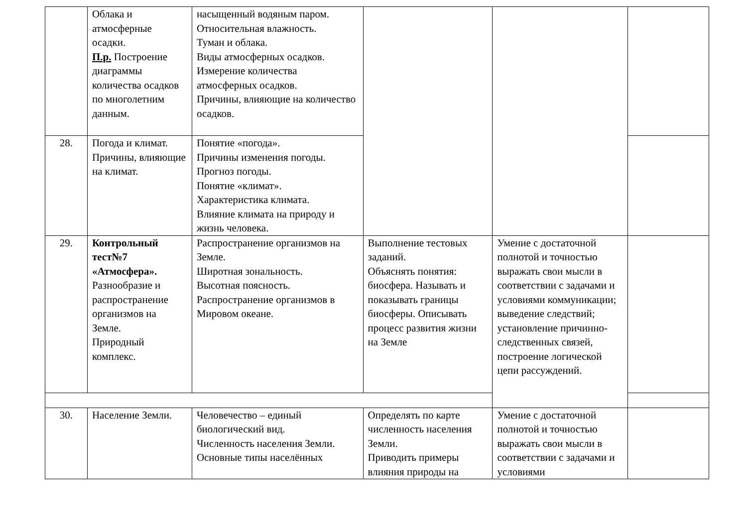| | Облака и атмосферные осадки. П.р. Построение диаграммы количества осадков по многолетним данным. | насыщенный водяным паром. Относительная влажность. Туман и облака. Виды атмосферных осадков. Измерение количества атмосферных осадков. Причины, влияющие на количество осадков. | | | |
| 28. | Погода и климат. Причины, влияющие на климат. | Понятие «погода». Причины изменения погоды. Прогноз погоды. Понятие «климат». Характеристика климата. Влияние климата на природу и жизнь человека. | | | |
| 29. | Контрольный тест№7 «Атмосфера». Разнообразие и распространение организмов на Земле. Природный комплекс. | Распространение организмов на Земле. Широтная зональность. Высотная поясность. Распространение организмов в Мировом океане. | Выполнение тестовых заданий. Объяснять понятия: биосфера. Называть и показывать границы биосферы. Описывать процесс развития жизни на Земле | Умение с достаточной полнотой и точностью выражать свои мысли в соответствии с задачами и условиями коммуникации; выведение следствий; установление причинно-следственных связей, построение логической цепи рассуждений. | |
| 30. | Население Земли. | Человечество – единый биологический вид. Численность населения Земли. Основные типы населённых | Определять по карте численность населения Земли. Приводить примеры влияния природы на | Умение с достаточной полнотой и точностью выражать свои мысли в соответствии с задачами и условиями | |